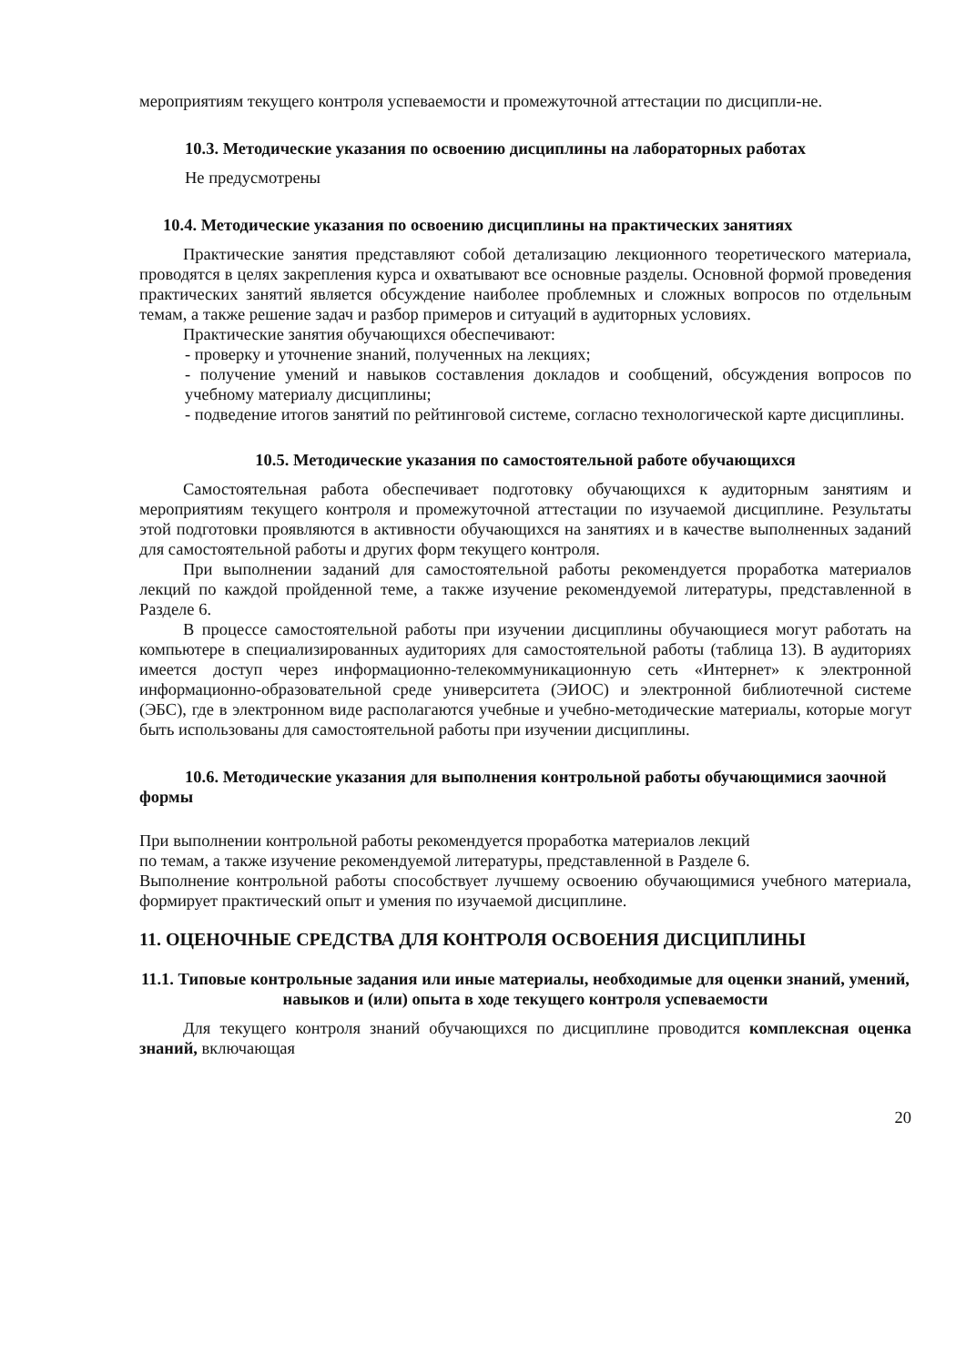мероприятиям текущего контроля успеваемости и промежуточной аттестации по дисципли-не.
10.3. Методические указания по освоению дисциплины на лабораторных работах
Не предусмотрены
10.4. Методические указания по освоению дисциплины на практических занятиях
Практические занятия представляют собой детализацию лекционного теоретического материала, проводятся в целях закрепления курса и охватывают все основные разделы. Основной формой проведения практических занятий является обсуждение наиболее проблемных и сложных вопросов по отдельным темам, а также решение задач и разбор примеров и ситуаций в аудиторных условиях.
Практические занятия обучающихся обеспечивают:
- проверку и уточнение знаний, полученных на лекциях;
- получение умений и навыков составления докладов и сообщений, обсуждения вопросов по учебному материалу дисциплины;
- подведение итогов занятий по рейтинговой системе, согласно технологической карте дисциплины.
10.5. Методические указания по самостоятельной работе обучающихся
Самостоятельная работа обеспечивает подготовку обучающихся к аудиторным занятиям и мероприятиям текущего контроля и промежуточной аттестации по изучаемой дисциплине. Результаты этой подготовки проявляются в активности обучающихся на занятиях и в качестве выполненных заданий для самостоятельной работы и других форм текущего контроля.
При выполнении заданий для самостоятельной работы рекомендуется проработка материалов лекций по каждой пройденной теме, а также изучение рекомендуемой литературы, представленной в Разделе 6.
В процессе самостоятельной работы при изучении дисциплины обучающиеся могут работать на компьютере в специализированных аудиториях для самостоятельной работы (таблица 13). В аудиториях имеется доступ через информационно-телекоммуникационную сеть «Интернет» к электронной информационно-образовательной среде университета (ЭИОС) и электронной библиотечной системе (ЭБС), где в электронном виде располагаются учебные и учебно-методические материалы, которые могут быть использованы для самостоятельной работы при изучении дисциплины.
10.6. Методические указания для выполнения контрольной работы обучающимися заочной формы
При выполнении контрольной работы рекомендуется проработка материалов лекций
по темам, а также изучение рекомендуемой литературы, представленной в Разделе 6.
Выполнение контрольной работы способствует лучшему освоению обучающимися учебного материала, формирует практический опыт и умения по изучаемой дисциплине.
11. ОЦЕНОЧНЫЕ СРЕДСТВА ДЛЯ КОНТРОЛЯ ОСВОЕНИЯ ДИСЦИПЛИНЫ
11.1. Типовые контрольные задания или иные материалы, необходимые для оценки знаний, умений, навыков и (или) опыта в ходе текущего контроля успеваемости
Для текущего контроля знаний обучающихся по дисциплине проводится комплексная оценка знаний, включающая
20